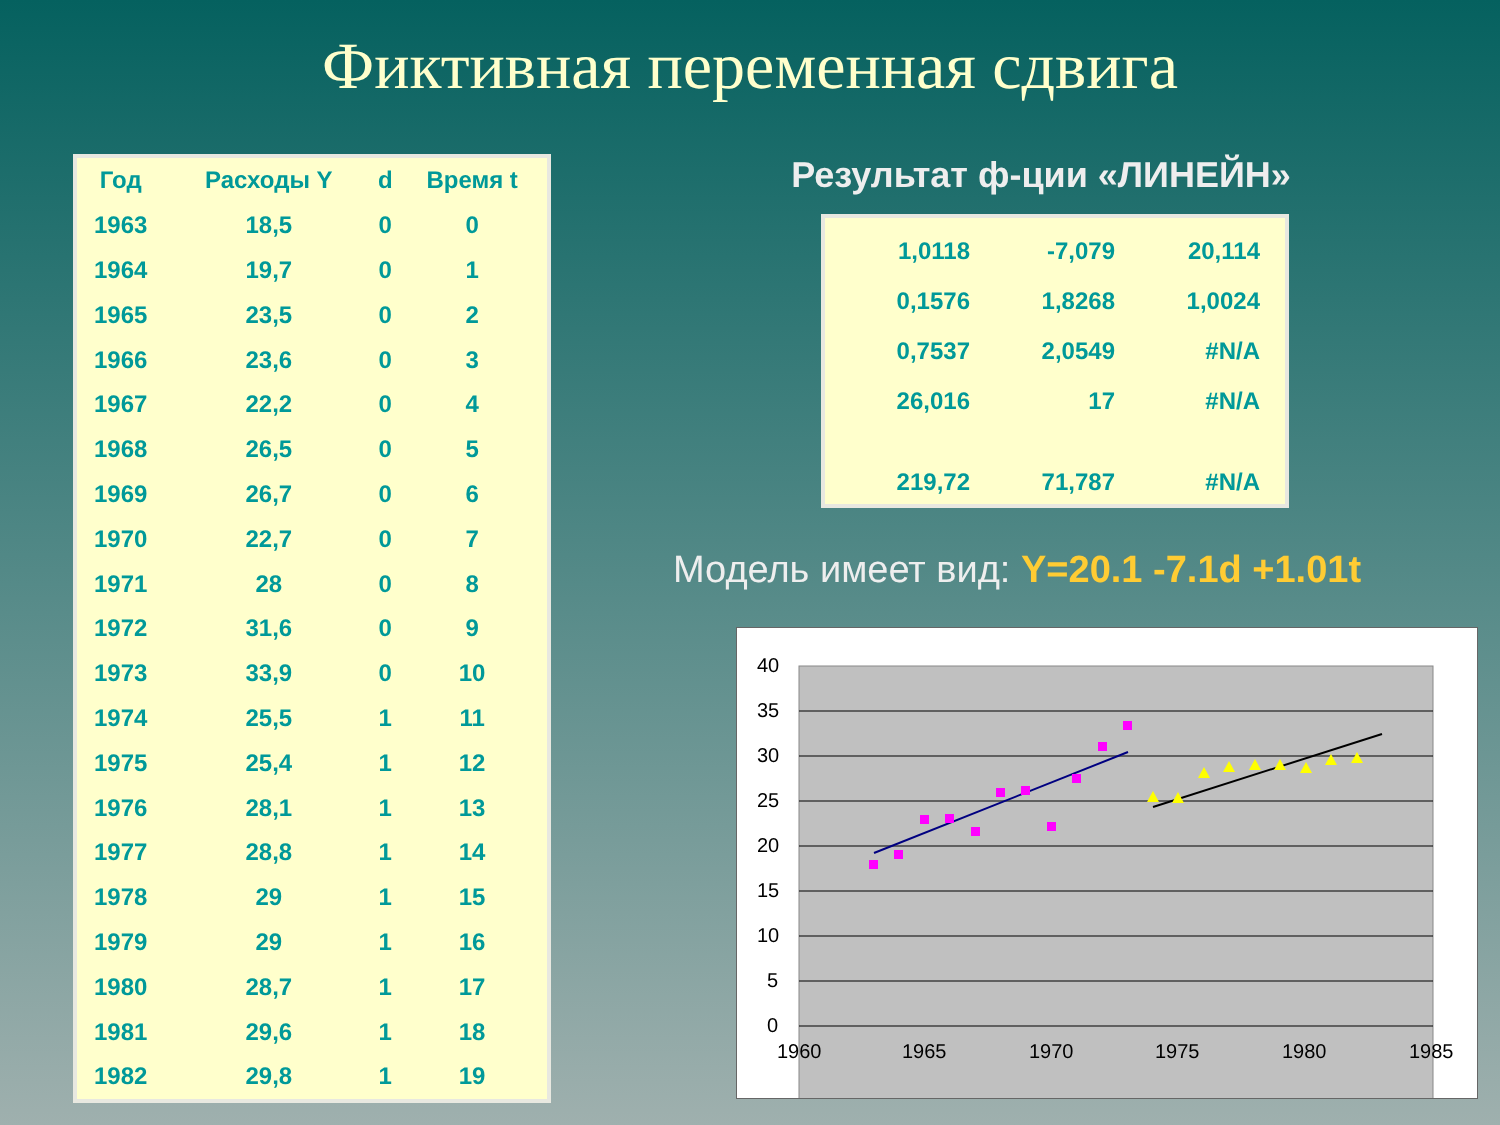Фиктивная переменная сдвига
| Год | Расходы Y | d | Время t |
| --- | --- | --- | --- |
| 1963 | 18,5 | 0 | 0 |
| 1964 | 19,7 | 0 | 1 |
| 1965 | 23,5 | 0 | 2 |
| 1966 | 23,6 | 0 | 3 |
| 1967 | 22,2 | 0 | 4 |
| 1968 | 26,5 | 0 | 5 |
| 1969 | 26,7 | 0 | 6 |
| 1970 | 22,7 | 0 | 7 |
| 1971 | 28 | 0 | 8 |
| 1972 | 31,6 | 0 | 9 |
| 1973 | 33,9 | 0 | 10 |
| 1974 | 25,5 | 1 | 11 |
| 1975 | 25,4 | 1 | 12 |
| 1976 | 28,1 | 1 | 13 |
| 1977 | 28,8 | 1 | 14 |
| 1978 | 29 | 1 | 15 |
| 1979 | 29 | 1 | 16 |
| 1980 | 28,7 | 1 | 17 |
| 1981 | 29,6 | 1 | 18 |
| 1982 | 29,8 | 1 | 19 |
Результат ф-ции «ЛИНЕЙН»
| 1,0118 | -7,079 | 20,114 |
| 0,1576 | 1,8268 | 1,0024 |
| 0,7537 | 2,0549 | #N/A |
| 26,016 | 17 | #N/A |
| 219,72 | 71,787 | #N/A |
Модель имеет вид: Y=20.1 -7.1d +1.01t
40
35
30
25
20
15
10
5
0
1960
1965
1970
1975
1980
1985